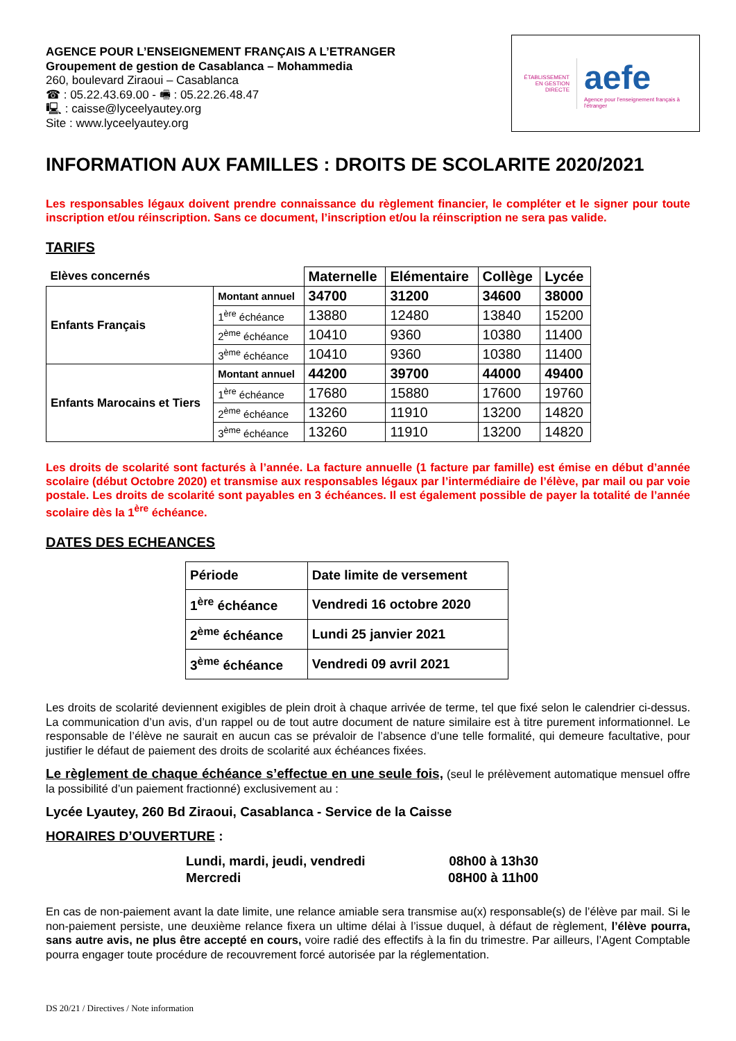ÉTABLISSEMENT
EN GESTION DIRECTE
aefe
Agence pour l'enseignement français à l'étranger
AGENCE POUR L’ENSEIGNEMENT FRANÇAIS A L’ETRANGER
Groupement de gestion de Casablanca – Mohammedia
260, boulevard Ziraoui – Casablanca
☎ : 05.22.43.69.00 - 🖷 : 05.22.26.48.47
🖳 : caisse@lyceelyautey.org
Site : www.lyceelyautey.org
INFORMATION AUX FAMILLES : DROITS DE SCOLARITE 2020/2021
Les responsables légaux doivent prendre connaissance du règlement financier, le compléter et le signer pour toute inscription et/ou réinscription. Sans ce document, l’inscription et/ou la réinscription ne sera pas valide.
TARIFS
| Elèves concernés | | Maternelle | Elémentaire | Collège | Lycée |
| --- | --- | --- | --- | --- | --- |
| Enfants Français | Montant annuel | 34700 | 31200 | 34600 | 38000 |
| | 1<sup>ère</sup> échéance | 13880 | 12480 | 13840 | 15200 |
| | 2<sup>ème</sup> échéance | 10410 | 9360 | 10380 | 11400 |
| | 3<sup>ème</sup> échéance | 10410 | 9360 | 10380 | 11400 |
| Enfants Marocains et Tiers | Montant annuel | 44200 | 39700 | 44000 | 49400 |
| | 1<sup>ère</sup> échéance | 17680 | 15880 | 17600 | 19760 |
| | 2<sup>ème</sup> échéance | 13260 | 11910 | 13200 | 14820 |
| | 3<sup>ème</sup> échéance | 13260 | 11910 | 13200 | 14820 |
Les droits de scolarité sont facturés à l’année. La facture annuelle (1 facture par famille) est émise en début d’année scolaire (début Octobre 2020) et transmise aux responsables légaux par l’intermédiaire de l’élève, par mail ou par voie postale. Les droits de scolarité sont payables en 3 échéances. Il est également possible de payer la totalité de l’année scolaire dès la 1<sup>ère</sup> échéance.
DATES DES ECHEANCES
| Période | Date limite de versement |
| 1<sup>ère</sup> échéance | Vendredi 16 octobre 2020 |
| 2<sup>ème</sup> échéance | Lundi 25 janvier 2021 |
| 3<sup>ème</sup> échéance | Vendredi 09 avril 2021 |
Les droits de scolarité deviennent exigibles de plein droit à chaque arrivée de terme, tel que fixé selon le calendrier ci-dessus. La communication d’un avis, d’un rappel ou de tout autre document de nature similaire est à titre purement informationnel. Le responsable de l’élève ne saurait en aucun cas se prévaloir de l’absence d’une telle formalité, qui demeure facultative, pour justifier le défaut de paiement des droits de scolarité aux échéances fixées.
Le règlement de chaque échéance s’effectue en une seule fois, (seul le prélèvement automatique mensuel offre la possibilité d’un paiement fractionné) exclusivement au :
Lycée Lyautey, 260 Bd Ziraoui, Casablanca - Service de la Caisse
HORAIRES D’OUVERTURE :
| Lundi, mardi, jeudi, vendredi | 08h00 à 13h30 |
| Mercredi | 08H00 à 11h00 |
En cas de non-paiement avant la date limite, une relance amiable sera transmise au(x) responsable(s) de l’élève par mail. Si le non-paiement persiste, une deuxième relance fixera un ultime délai à l’issue duquel, à défaut de règlement, l’élève pourra, sans autre avis, ne plus être accepté en cours, voire radié des effectifs à la fin du trimestre. Par ailleurs, l’Agent Comptable pourra engager toute procédure de recouvrement forcé autorisée par la réglementation.
DS 20/21 / Directives / Note information